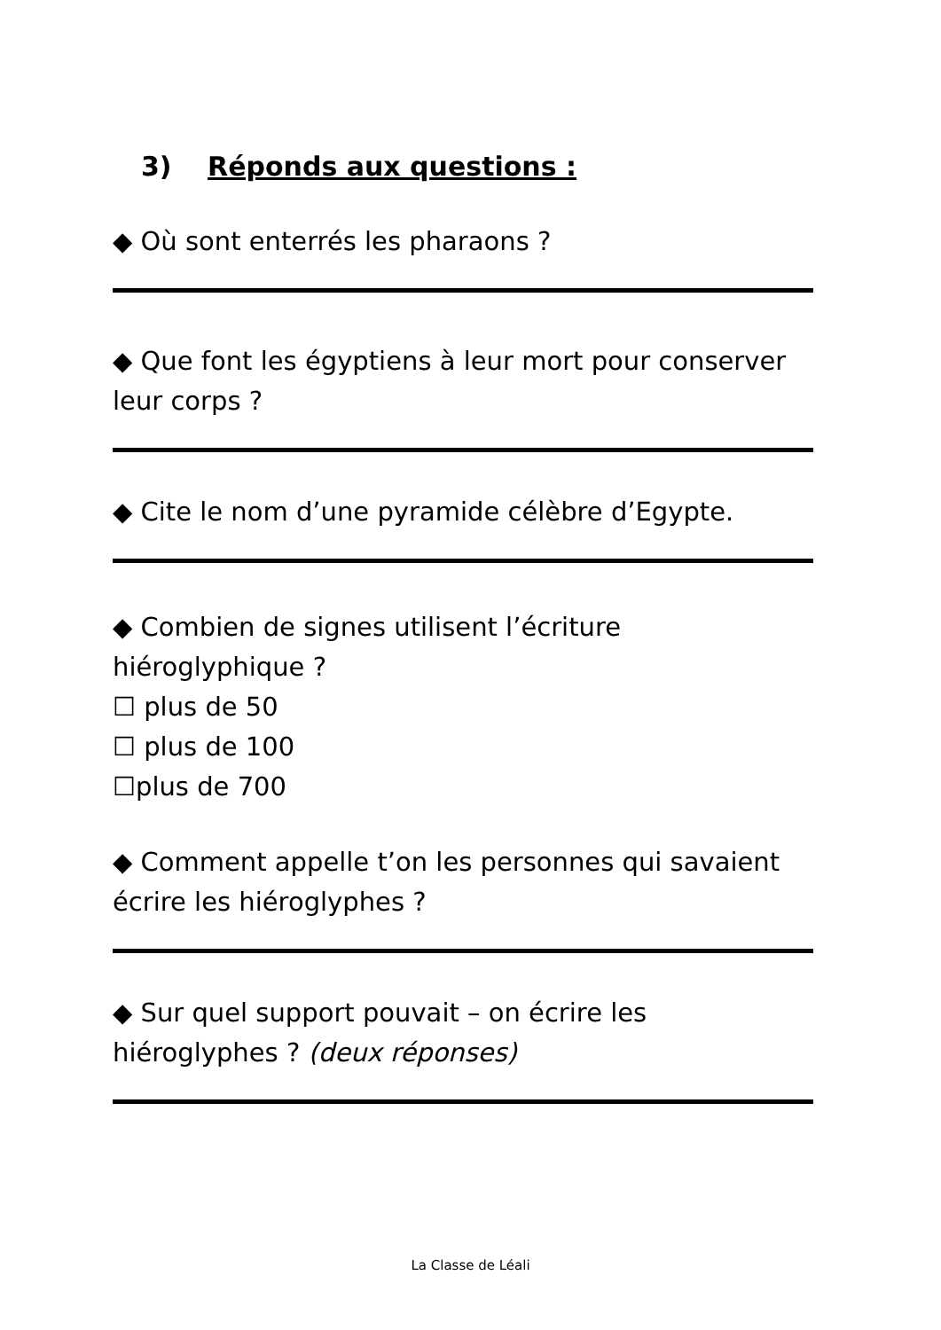3) Réponds aux questions :
◆ Où sont enterrés les pharaons ?
◆ Que font les égyptiens à leur mort pour conserver leur corps ?
◆ Cite le nom d’une pyramide célèbre d’Egypte.
◆ Combien de signes utilisent l’écriture hiéroglyphique ?
☐ plus de 50
☐ plus de 100
☐plus de 700
◆ Comment appelle t’on les personnes qui savaient écrire les hiéroglyphes ?
◆ Sur quel support pouvait – on écrire les hiéroglyphes ? (deux réponses)
La Classe de Léali